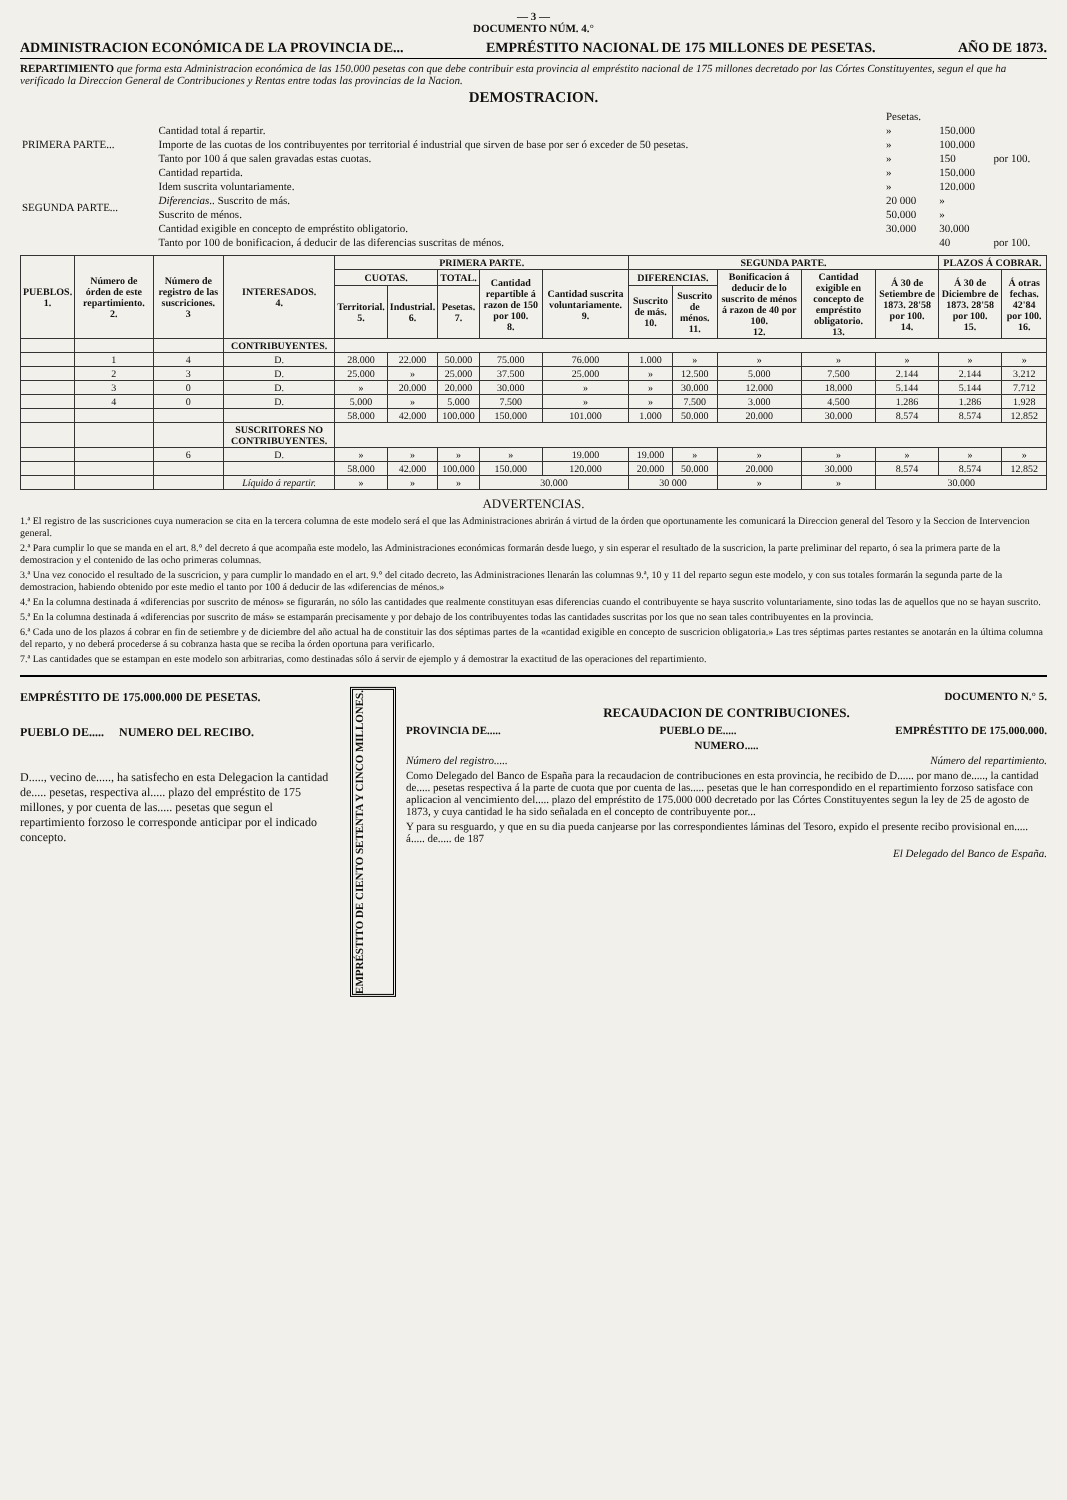— 3 —
DOCUMENTO NÚM. 4.°
ADMINISTRACION ECONÓMICA DE LA PROVINCIA DE... EMPRÉSTITO NACIONAL DE 175 MILLONES DE PESETAS. AÑO DE 1873.
REPARTIMIENTO que forma esta Administracion económica de las 150.000 pesetas con que debe contribuir esta provincia al empréstito nacional de 175 millones decretado por las Córtes Constituyentes, segun el que ha verificado la Direccion General de Contribuciones y Rentas entre todas las provincias de la Nacion.
DEMOSTRACION.
| | | Pesetas. | | |
| PRIMERA PARTE... | Cantidad total á repartir. | » | 150.000 | |
| | Importe de las cuotas de los contribuyentes por territorial é industrial que sirven de base por ser ó exceder de 50 pesetas. | » | 100.000 | |
| | Tanto por 100 á que salen gravadas estas cuotas. | » | 150 | por 100. |
| SEGUNDA PARTE... | Cantidad repartida. | » | 150.000 | |
| | Idem suscrita voluntariamente. | » | 120.000 | |
| | Diferencias.. Suscrito de más. | 20 000 | » | |
| | Suscrito de ménos. | 50.000 | » | |
| | Cantidad exigible en concepto de empréstito obligatorio. | 30.000 | 30.000 | |
| | Tanto por 100 de bonificacion, á deducir de las diferencias suscritas de ménos. | | 40 | por 100. |
| PUEBLOS. 1. | Número de órden de este repartimiento. 2. | Número de registro de las suscriciones. 3 | INTERESADOS. 4. | PRIMERA PARTE. | | | | | SEGUNDA PARTE. | | | | | PLAZOS Á COBRAR. | |
| --- | --- | --- | --- | --- | --- | --- | --- | --- | --- | --- | --- | --- | --- | --- | --- |
| | | | | CUOTAS. | | TOTAL. | Cantidad repartible á razon de 150 por 100. 8. | Cantidad suscrita voluntariamente. 9. | DIFERENCIAS. | | Bonificacion á deducir de lo suscrito de ménos á razon de 40 por 100. 12. | Cantidad exigible en concepto de empréstito obligatorio. 13. | Á 30 de Setiembre de 1873. 28'58 por 100. 14. | Á 30 de Diciembre de 1873. 28'58 por 100. 15. | Á otras fechas. 42'84 por 100. 16. |
| | | | | Territorial. 5. | Industrial. 6. | Pesetas. 7. | | | Suscrito de más. 10. | Suscrito de ménos. 11. | | | | | |
| | | | CONTRIBUYENTES. | | | | | | | | | | | | |
| | 1 | 4 | D. | 28.000 | 22.000 | 50.000 | 75.000 | 76.000 | 1.000 | » | » | » | » | » | » |
| | 2 | 3 | D. | 25.000 | » | 25.000 | 37.500 | 25.000 | » | 12.500 | 5.000 | 7.500 | 2.144 | 2.144 | 3.212 |
| | 3 | 0 | D. | » | 20.000 | 20.000 | 30.000 | » | » | 30.000 | 12.000 | 18.000 | 5.144 | 5.144 | 7.712 |
| | 4 | 0 | D. | 5.000 | » | 5.000 | 7.500 | » | » | 7.500 | 3.000 | 4.500 | 1.286 | 1.286 | 1.928 |
| | | | | 58.000 | 42.000 | 100.000 | 150.000 | 101.000 | 1.000 | 50.000 | 20.000 | 30.000 | 8.574 | 8.574 | 12.852 |
| | | | SUSCRITORES NO CONTRIBUYENTES. | | | | | | | | | | | | |
| | | 6 | D. | » | » | » | » | 19.000 | 19.000 | » | » | » | » | » | » |
| | | | | 58.000 | 42.000 | 100.000 | 150.000 | 120.000 | 20.000 | 50.000 | 20.000 | 30.000 | 8.574 | 8.574 | 12.852 |
| | | | Líquido á repartir. | » | » | » | 30.000 | | 30 000 | | » | » | 30.000 | | |
ADVERTENCIAS.
1.ª El registro de las suscriciones cuya numeracion se cita en la tercera columna de este modelo será el que las Administraciones abrirán á virtud de la órden que oportunamente les comunicará la Direccion general del Tesoro y la Seccion de Intervencion general.
2.ª Para cumplir lo que se manda en el art. 8.° del decreto á que acompaña este modelo, las Administraciones económicas formarán desde luego, y sin esperar el resultado de la suscricion, la parte preliminar del reparto, ó sea la primera parte de la demostracion y el contenido de las ocho primeras columnas.
3.ª Una vez conocido el resultado de la suscricion, y para cumplir lo mandado en el art. 9.° del citado decreto, las Administraciones llenarán las columnas 9.ª, 10 y 11 del reparto segun este modelo, y con sus totales formarán la segunda parte de la demostracion, habiendo obtenido por este medio el tanto por 100 á deducir de las «diferencias de ménos.»
4.ª En la columna destinada á «diferencias por suscrito de ménos» se figurarán, no sólo las cantidades que realmente constituyan esas diferencias cuando el contribuyente se haya suscrito voluntariamente, sino todas las de aquellos que no se hayan suscrito.
5.ª En la columna destinada á «diferencias por suscrito de más» se estamparán precisamente y por debajo de los contribuyentes todas las cantidades suscritas por los que no sean tales contribuyentes en la provincia.
6.ª Cada uno de los plazos á cobrar en fin de setiembre y de diciembre del año actual ha de constituir las dos séptimas partes de la «cantidad exigible en concepto de suscricion obligatoria.» Las tres séptimas partes restantes se anotarán en la última columna del reparto, y no deberá procederse á su cobranza hasta que se reciba la órden oportuna para verificarlo.
7.ª Las cantidades que se estampan en este modelo son arbitrarias, como destinadas sólo á servir de ejemplo y á demostrar la exactitud de las operaciones del repartimiento.
EMPRÉSTITO DE 175.000.000 DE PESETAS.
PUEBLO DE..... NUMERO DEL RECIBO.
D....., vecino de....., ha satisfecho en esta Delegacion la cantidad de..... pesetas, respectiva al..... plazo del empréstito de 175 millones, y por cuenta de las..... pesetas que segun el repartimiento forzoso le corresponde anticipar por el indicado concepto.
EMPRÉSTITO DE CIENTO SETENTA Y CINCO MILLONES.
DOCUMENTO N.° 5.
RECAUDACION DE CONTRIBUCIONES.
PROVINCIA DE..... PUEBLO DE..... EMPRÉSTITO DE 175.000.000.
NUMERO.....
Número del registro..... Número del repartimiento.
Como Delegado del Banco de España para la recaudacion de contribuciones en esta provincia, he recibido de D...... por mano de....., la cantidad de..... pesetas respectiva á la parte de cuota que por cuenta de las..... pesetas que le han correspondido en el repartimiento forzoso satisface con aplicacion al vencimiento del..... plazo del empréstito de 175.000 000 decretado por las Córtes Constituyentes segun la ley de 25 de agosto de 1873, y cuya cantidad le ha sido señalada en el concepto de contribuyente por...
Y para su resguardo, y que en su dia pueda canjearse por las correspondientes láminas del Tesoro, expido el presente recibo provisional en..... á..... de..... de 187
El Delegado del Banco de España.